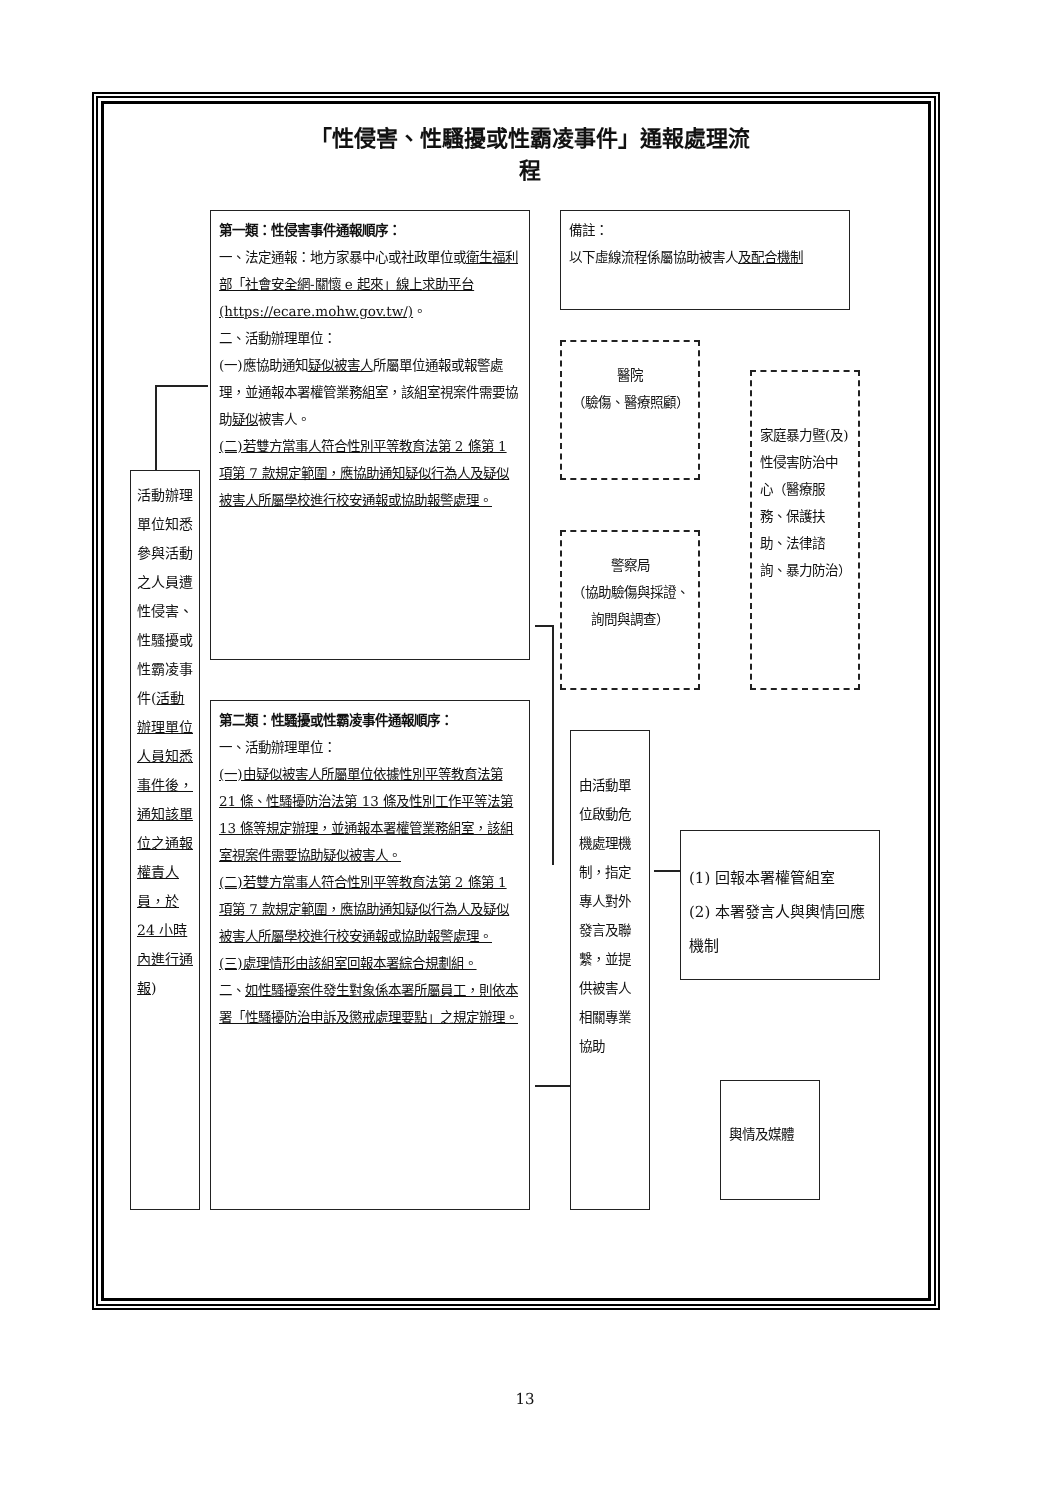「性侵害、性騷擾或性霸凌事件」通報處理流程
第一類：性侵害事件通報順序：
一、法定通報：地方家暴中心或社政單位或衛生福利部「社會安全網-關懷 e 起來」線上求助平台 (https://ecare.mohw.gov.tw/)。
二、活動辦理單位：
(一)應協助通知疑似被害人所屬單位通報或報警處理，並通報本署權管業務組室，該組室視案件需要協助疑似被害人。
(二)若雙方當事人符合性別平等教育法第 2 條第 1 項第 7 款規定範圍，應協助通知疑似行為人及疑似被害人所屬學校進行校安通報或協助報警處理。
備註：
以下虛線流程係屬協助被害人及配合機制
醫院
（驗傷、醫療照顧）
家庭暴力暨(及)性侵害防治中心（醫療服務、保護扶助、法律諮詢、暴力防治）
警察局
（協助驗傷與採證、詢問與調查）
活動辦理單位知悉參與活動之人員遭性侵害、性騷擾或性霸凌事件(活動辦理單位人員知悉事件後，通知該單位之通報權責人員，於 24 小時內進行通報)
第二類：性騷擾或性霸凌事件通報順序：
一、活動辦理單位：
(一)由疑似被害人所屬單位依據性別平等教育法第 21 條、性騷擾防治法第 13 條及性別工作平等法第 13 條等規定辦理，並通報本署權管業務組室，該組室視案件需要協助疑似被害人。
(二)若雙方當事人符合性別平等教育法第 2 條第 1 項第 7 款規定範圍，應協助通知疑似行為人及疑似被害人所屬學校進行校安通報或協助報警處理。
(三)處理情形由該組室回報本署綜合規劃組。
二、如性騷擾案件發生對象係本署所屬員工，則依本署「性騷擾防治申訴及懲戒處理要點」之規定辦理。
由活動單位啟動危機處理機制，指定專人對外發言及聯繫，並提供被害人相關專業協助
(1) 回報本署權管組室
(2) 本署發言人與輿情回應機制
輿情及媒體
13